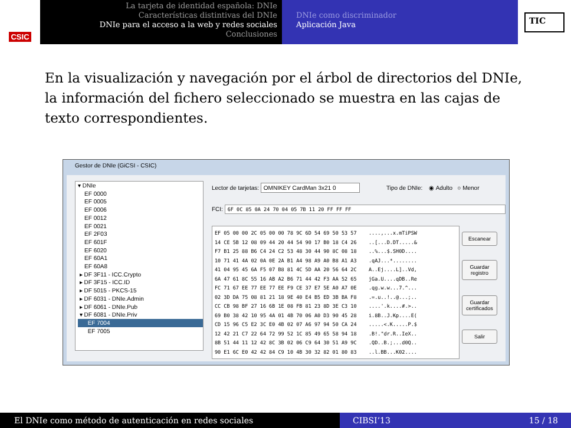CSIC
La tarjeta de identidad española: DNIe
Características distintivas del DNIe
DNIe para el acceso a la web y redes sociales
Conclusiones
DNIe como discriminador
Aplicación Java
TIC
En la visualización y navegación por el árbol de directorios del DNIe, la información del fichero seleccionado se muestra en las cajas de texto correspondientes.
Gestor de DNIe (GiCSI - CSIC)
▾ DNIe
EF 0000
EF 0005
EF 0006
EF 0012
EF 0021
EF 2F03
EF 601F
EF 6020
EF 60A1
EF 60A8
▸ DF 3F11 - ICC.Crypto
▸ DF 3F15 - ICC.ID
▸ DF 5015 - PKCS-15
▸ DF 6031 - DNIe.Admin
▸ DF 6061 - DNIe.Pub
▾ DF 6081 - DNIe.Priv
EF 7004
EF 7005
Lector de tarjetas: OMNIKEY CardMan 3x21 0
Tipo de DNIe: ◉ Adulto ○ Menor
FCI: 6F 0C 85 0A 24 70 04 05 7B 11 20 FF FF FF
EF 05 00 00 2C 05 00 00 78 9C 6D 54 69 50 53 57 ....,...x.mTiPSW 14 CE 5B 12 08 09 44 20 44 54 90 17 B0 18 C4 26 ..[...D.DT.....& F7 B1 25 88 B6 C4 24 C2 53 48 30 44 90 8C 08 18 ..%...$.SH0D.... 10 71 41 4A 02 0A 0E 2A B1 A4 98 A9 A0 B8 A1 A3 .qAJ...*........ 41 04 95 45 6A F5 07 B8 81 4C 5D AA 20 56 64 2C A..Ej....L]..Vd, 6A 47 61 8C 55 16 AB A2 B6 71 44 42 F3 AA 52 65 jGa.U....qDB..Re FC 71 67 EE 77 EE 77 EE F9 CE 37 E7 5E A0 A7 0E .qg.w.w...7.^... 02 3D DA 75 08 81 21 18 9E 40 E4 B5 ED 3B BA F8 .=.u..!..@...;.. CC CB 98 BF 27 16 6B 1E 08 FB 81 23 8D 3E C3 10 ....'.k....#.>.. 69 B0 38 42 10 95 4A 01 4B 70 06 A0 D3 90 45 28 i.8B..J.Kp....E( CD 15 96 C5 E2 3C E0 4B 02 07 A6 97 94 50 CA 24 .....<.K.....P.$ 12 42 21 C7 22 64 72 99 52 1C 85 49 65 58 94 18 .B!."dr.R..IeX.. 8B 51 44 11 12 42 8C 3B 02 06 C9 64 30 51 A9 9C .QD..B.;...d0Q.. 90 E1 6C E0 42 42 84 C9 10 4B 30 32 82 01 80 83 ..l.BB...K02....
Escanear
Guardar
registro
Guardar
certificados
Salir
El DNIe como método de autenticación en redes sociales CIBSI’13 15 / 18